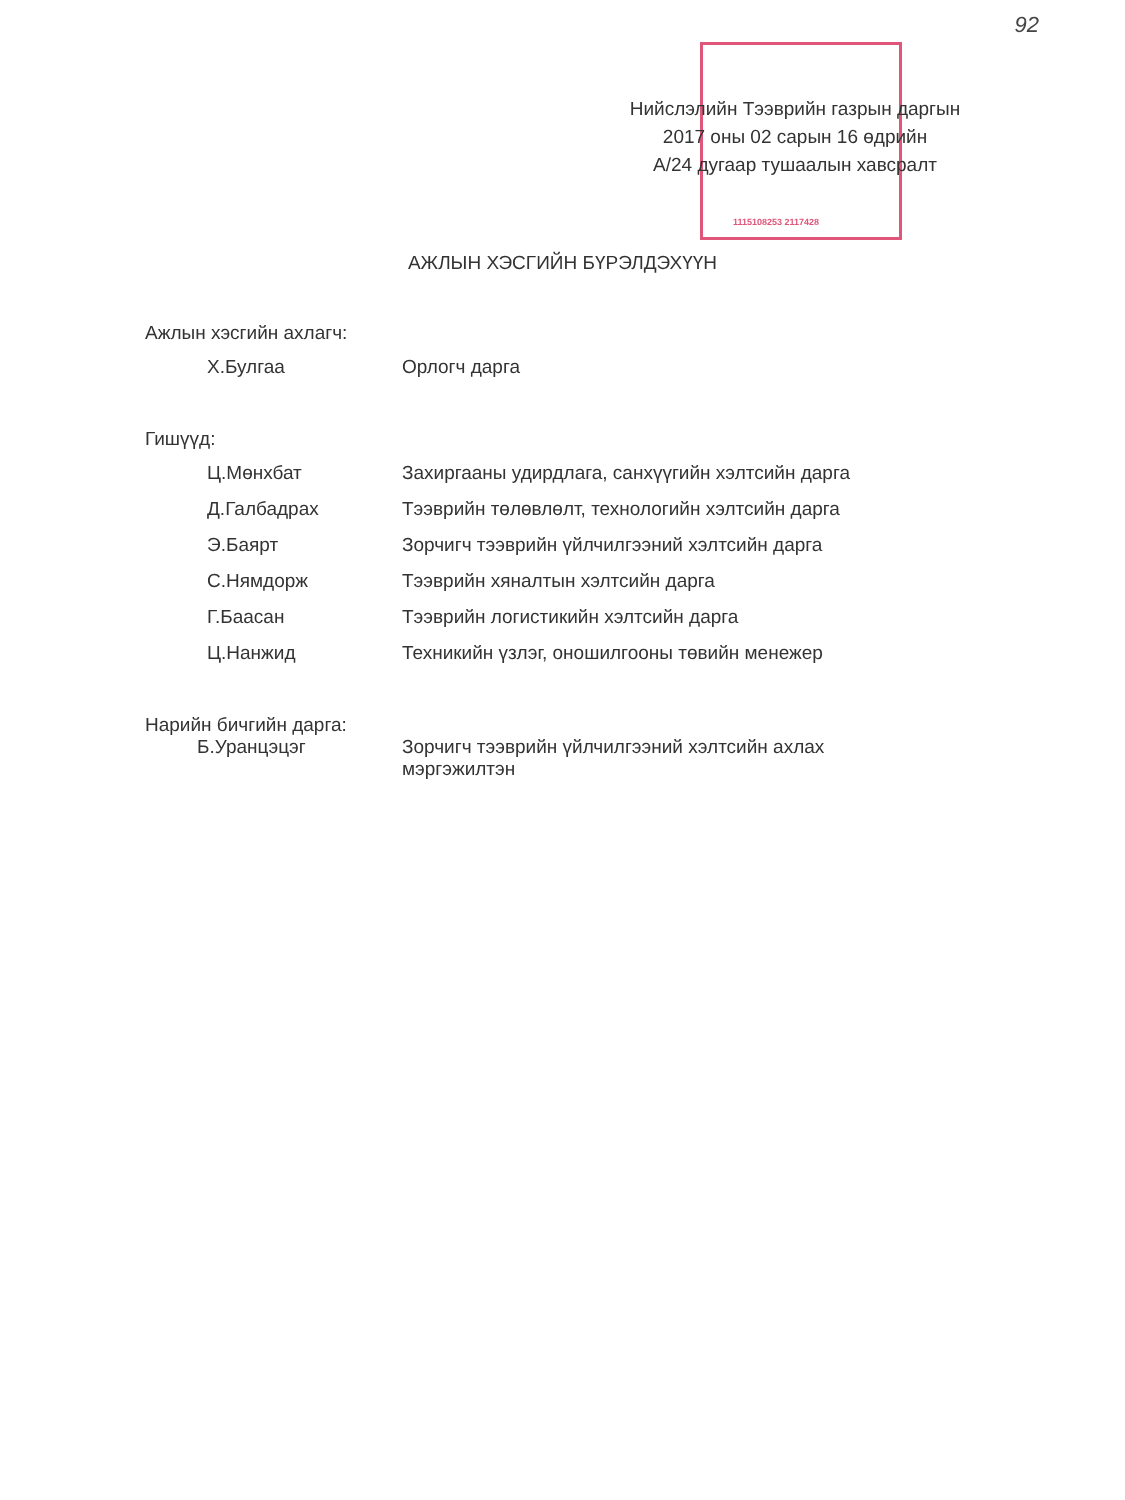92
1115108253 2117428
Нийслэлийн Тээврийн газрын даргын
2017 оны 02 сарын 16 өдрийн
А/24 дугаар тушаалын хавсралт
АЖЛЫН ХЭСГИЙН БҮРЭЛДЭХҮҮН
Ажлын хэсгийн ахлагч:
Х.Булгаа Орлогч дарга
Гишүүд:
Ц.Мөнхбат Захиргааны удирдлага, санхүүгийн хэлтсийн дарга
Д.Галбадрах Тээврийн төлөвлөлт, технологийн хэлтсийн дарга
Э.Баярт Зорчигч тээврийн үйлчилгээний хэлтсийн дарга
С.Нямдорж Тээврийн хяналтын хэлтсийн дарга
Г.Баасан Тээврийн логистикийн хэлтсийн дарга
Ц.Нанжид Техникийн үзлэг, оношилгооны төвийн менежер
Нарийн бичгийн дарга:
Б.Уранцэцэг Зорчигч тээврийн үйлчилгээний хэлтсийн ахлах мэргэжилтэн